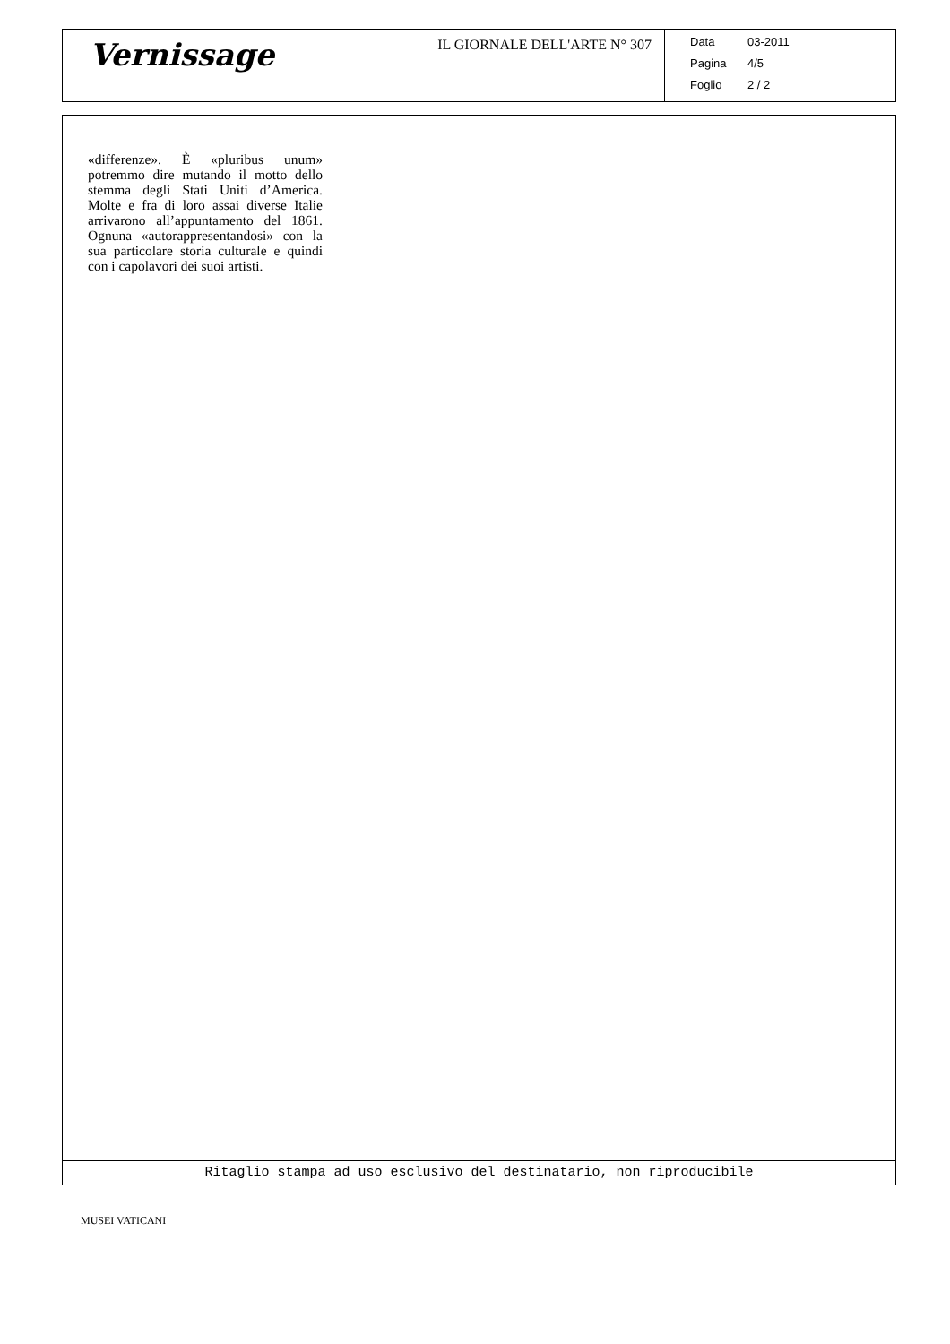Vernissage
IL GIORNALE DELL'ARTE N° 307
Data 03-2011
Pagina 4/5
Foglio 2 / 2
«differenze». È «pluribus unum» potremmo dire mutando il motto dello stemma degli Stati Uniti d’America. Molte e fra di loro assai diverse Italie arrivarono all’appuntamento del 1861. Ognuna «autorappresentandosi» con la sua particolare storia culturale e quindi con i capolavori dei suoi artisti.
Ritaglio stampa ad uso esclusivo del destinatario, non riproducibile
MUSEI VATICANI